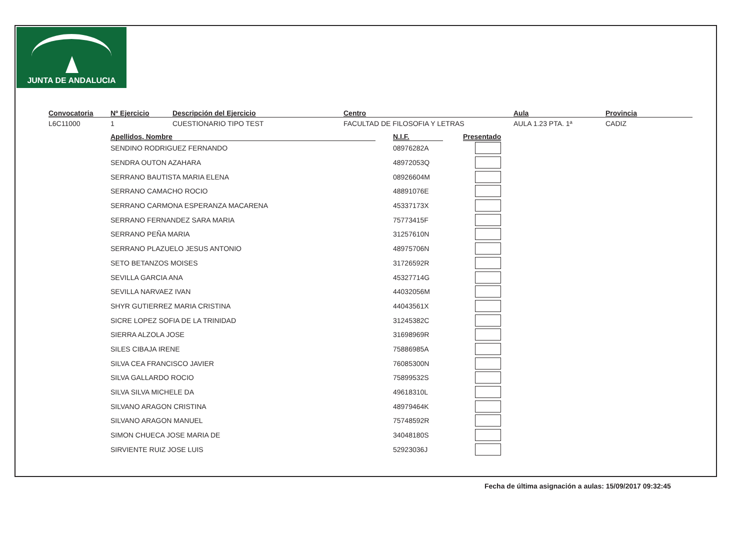JUNTA DE ANDALUCIA
Convocatoria
L6C11000
Nº Ejercicio
1
Descripción del Ejercicio
CUESTIONARIO TIPO TEST
Centro
FACULTAD DE FILOSOFIA Y LETRAS
Aula
AULA 1.23 PTA. 1ª
Provincia
CADIZ
| Apellidos, Nombre | | N.I.F. | | Presentado |
| --- | --- | --- | --- | --- |
| SENDINO RODRIGUEZ FERNANDO | | 08976282A | | |
| SENDRA OUTON AZAHARA | | 48972053Q | | |
| SERRANO BAUTISTA MARIA ELENA | | 08926604M | | |
| SERRANO CAMACHO ROCIO | | 48891076E | | |
| SERRANO CARMONA ESPERANZA MACARENA | | 45337173X | | |
| SERRANO FERNANDEZ SARA MARIA | | 75773415F | | |
| SERRANO PEÑA MARIA | | 31257610N | | |
| SERRANO PLAZUELO JESUS ANTONIO | | 48975706N | | |
| SETO BETANZOS MOISES | | 31726592R | | |
| SEVILLA GARCIA ANA | | 45327714G | | |
| SEVILLA NARVAEZ IVAN | | 44032056M | | |
| SHYR GUTIERREZ MARIA CRISTINA | | 44043561X | | |
| SICRE LOPEZ SOFIA DE LA TRINIDAD | | 31245382C | | |
| SIERRA ALZOLA JOSE | | 31698969R | | |
| SILES CIBAJA IRENE | | 75886985A | | |
| SILVA CEA FRANCISCO JAVIER | | 76085300N | | |
| SILVA GALLARDO ROCIO | | 75899532S | | |
| SILVA SILVA MICHELE DA | | 49618310L | | |
| SILVANO ARAGON CRISTINA | | 48979464K | | |
| SILVANO ARAGON MANUEL | | 75748592R | | |
| SIMON CHUECA JOSE MARIA DE | | 34048180S | | |
| SIRVIENTE RUIZ JOSE LUIS | | 52923036J | | |
Fecha de última asignación a aulas: 15/09/2017 09:32:45